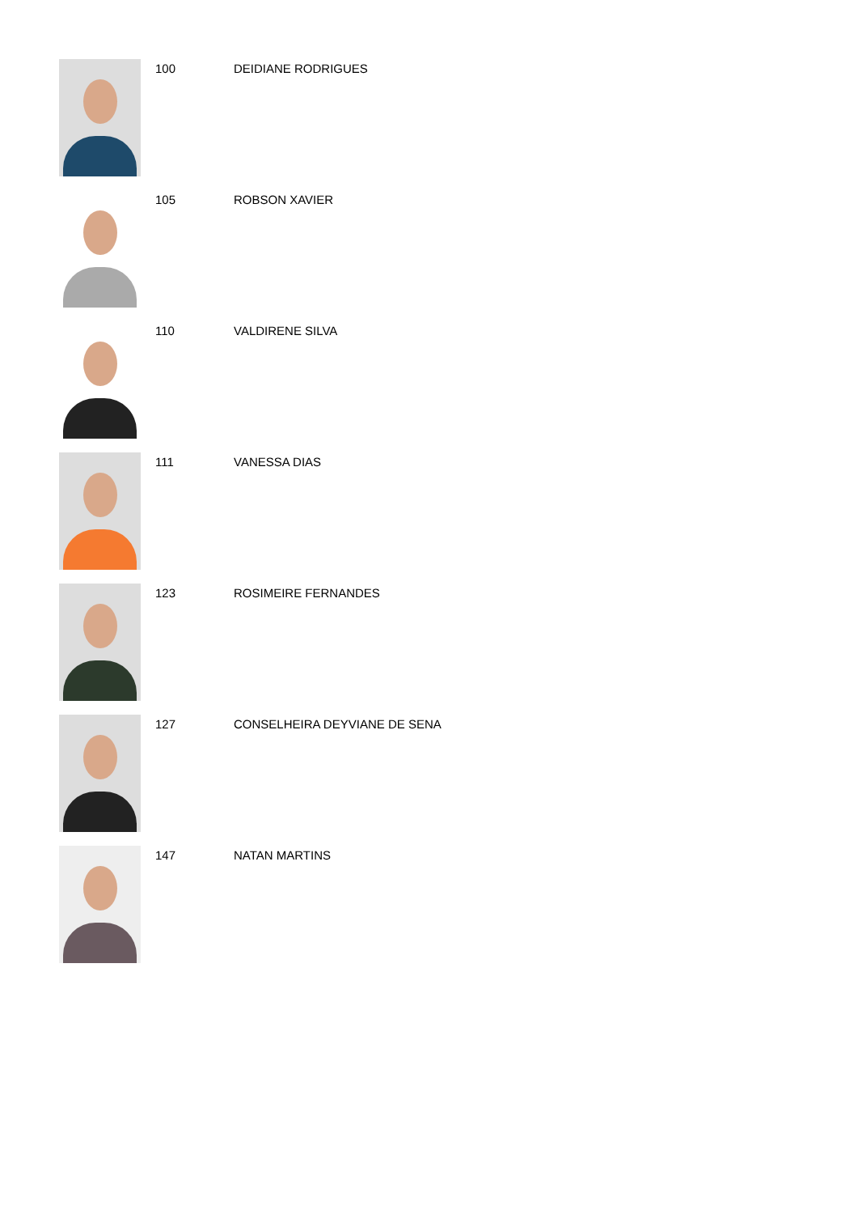100 DEIDIANE RODRIGUES
105 ROBSON XAVIER
110 VALDIRENE SILVA
111 VANESSA DIAS
123 ROSIMEIRE FERNANDES
127 CONSELHEIRA DEYVIANE DE SENA
147 NATAN MARTINS